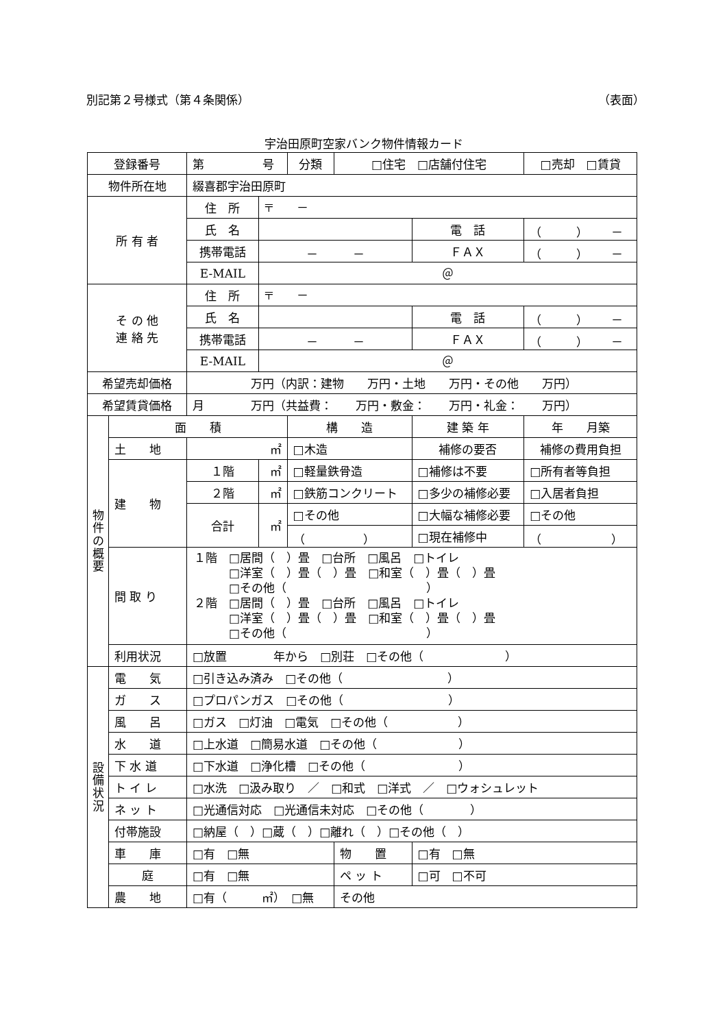別記第２号様式（第４条関係） （表面）
宇治田原町空家バンク物件情報カード
| 登録番号 | | 第 号 | | 分類 | □住宅 □店舗付住宅 | | □売却 □賃貸 |
| 物件所在地 | | 綴喜郡宇治田原町 | | | | | |
| 所 有 者 | | 住 所 | 〒 － | | | | |
| | | 氏 名 | | | | 電 話 | （ ） － |
| | | 携帯電話 | － － | | | ＦＡＸ | （ ） － |
| | | E-MAIL | ＠ | | | | |
| そ の 他 連 絡 先 | | 住 所 | 〒 － | | | | |
| | | 氏 名 | | | | 電 話 | （ ） － |
| | | 携帯電話 | － － | | | ＦＡＸ | （ ） － |
| | | E-MAIL | ＠ | | | | |
| 希望売却価格 | | 万円（内訳：建物 万円・土地 万円・その他 万円） | | | | | |
| 希望賃貸価格 | | 月 万円（共益費： 万円・敷金： 万円・礼金： 万円） | | | | | |
| 物件の概要 | 面 積 | | | 構 造 | | 建 築 年 | 年 月築 |
| | 土 地 | ㎡ | | □木造 | | 補修の要否 | 補修の費用負担 |
| | 建 物 | １階 | ㎡ | □軽量鉄骨造 | | □補修は不要 | □所有者等負担 |
| | | ２階 | ㎡ | □鉄筋コンクリート | | □多少の補修必要 | □入居者負担 |
| | | 合計 | ㎡ | □その他 | | □大幅な補修必要 | □その他 |
| | | | | （ ） | | □現在補修中 | （ ） |
| | 間 取 り | １階 □居間（ ）畳 □台所 □風呂 □トイレ □洋室（ ）畳（ ）畳 □和室（ ）畳（ ）畳 □その他（ ） ２階 □居間（ ）畳 □台所 □風呂 □トイレ □洋室（ ）畳（ ）畳 □和室（ ）畳（ ）畳 □その他（ ） | | | | | |
| | 利用状況 | □放置 年から □別荘 □その他（ ） | | | | | |
| 設備状況 | 電 気 | □引き込み済み □その他（ ） | | | | | |
| | ガ ス | □プロパンガス □その他（ ） | | | | | |
| | 風 呂 | □ガス □灯油 □電気 □その他（ ） | | | | | |
| | 水 道 | □上水道 □簡易水道 □その他（ ） | | | | | |
| | 下 水 道 | □下水道 □浄化槽 □その他（ ） | | | | | |
| | ト イ レ | □水洗 □汲み取り ／ □和式 □洋式 ／ □ウォシュレット | | | | | |
| | ネ ッ ト | □光通信対応 □光通信未対応 □その他（ ） | | | | | |
| | 付帯施設 | □納屋（ ）□蔵（ ）□離れ（ ）□その他（ ） | | | | | |
| | 車 庫 | □有 □無 | | | 物 置 | □有 □無 | |
| | 庭 | □有 □無 | | | ペ ッ ト | □可 □不可 | |
| | 農 地 | □有（ ㎡） □無 | | | その他 | | |